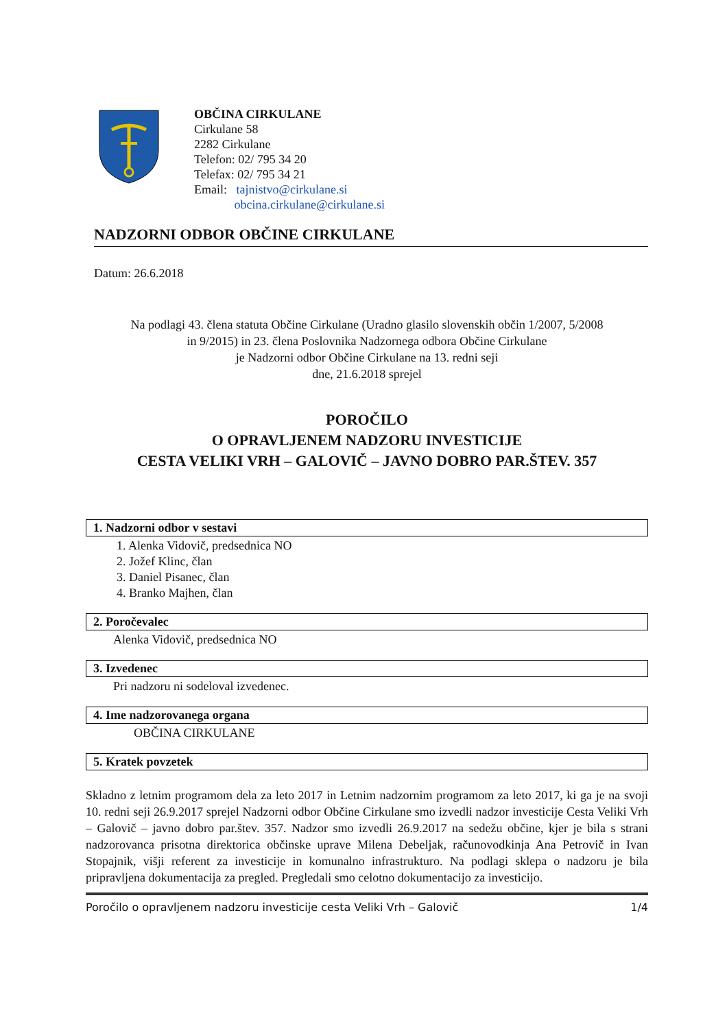OBČINA CIRKULANE
Cirkulane 58
2282 Cirkulane
Telefon: 02/ 795 34 20
Telefax: 02/ 795 34 21
Email: tajnistvo@cirkulane.si
obcina.cirkulane@cirkulane.si
NADZORNI ODBOR OBČINE CIRKULANE
Datum: 26.6.2018
Na podlagi 43. člena statuta Občine Cirkulane (Uradno glasilo slovenskih občin 1/2007, 5/2008
in 9/2015) in 23. člena Poslovnika Nadzornega odbora Občine Cirkulane
je Nadzorni odbor Občine Cirkulane na 13. redni seji
dne, 21.6.2018 sprejel
POROČILO
O OPRAVLJENEM NADZORU INVESTICIJE
CESTA VELIKI VRH – GALOVIČ – JAVNO DOBRO PAR.ŠTEV. 357
1. Nadzorni odbor v sestavi
1. Alenka Vidovič, predsednica NO
2. Jožef Klinc, član
3. Daniel Pisanec, član
4. Branko Majhen, član
2. Poročevalec
Alenka Vidovič, predsednica NO
3. Izvedenec
Pri nadzoru ni sodeloval izvedenec.
4. Ime nadzorovanega organa
OBČINA CIRKULANE
5. Kratek povzetek
Skladno z letnim programom dela za leto 2017 in Letnim nadzornim programom za leto 2017, ki ga je na svoji 10. redni seji 26.9.2017 sprejel Nadzorni odbor Občine Cirkulane smo izvedli nadzor investicije Cesta Veliki Vrh – Galovič – javno dobro par.štev. 357. Nadzor smo izvedli 26.9.2017 na sedežu občine, kjer je bila s strani nadzorovanca prisotna direktorica občinske uprave Milena Debeljak, računovodkinja Ana Petrovič in Ivan Stopajnik, višji referent za investicije in komunalno infrastrukturo. Na podlagi sklepa o nadzoru je bila pripravljena dokumentacija za pregled. Pregledali smo celotno dokumentacijo za investicijo.
Poročilo o opravljenem nadzoru investicije cesta Veliki Vrh – Galovič 1/4